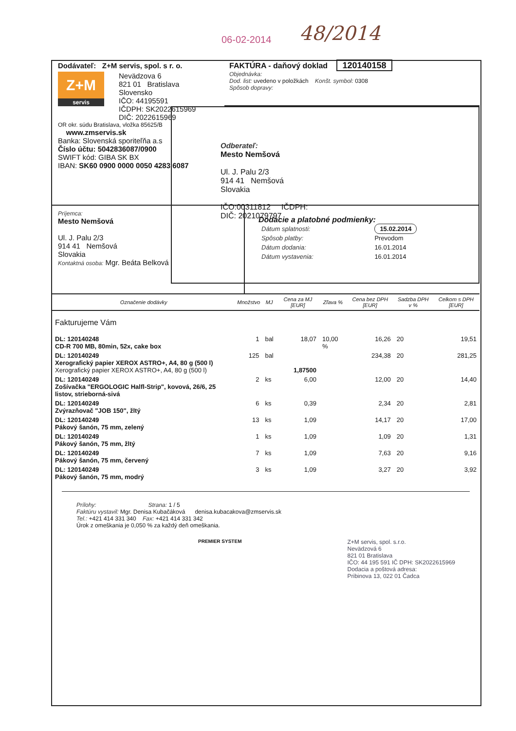06-02-2014 48/2014
Dodávateľ: Z+M servis, spol. s r. o.
Z+M
servis
Nevädzova 6
821 01 Bratislava
Slovensko
IČO: 44195591
IČDPH: SK2022615969
DIČ: 2022615969
OR okr. súdu Bratislava, vložka 85625/B
www.zmservis.sk
Banka: Slovenská sporiteľňa a.s
Číslo účtu: 5042836087/0900
SWIFT kód: GIBA SK BX
IBAN: SK60 0900 0000 0050 4283 6087
FAKTÚRA - daňový doklad 120140158
Objednávka:
Dod. list: uvedeno v položkách Konšt. symbol: 0308
Spôsob dopravy:
Odberateľ:
Mesto Nemšová
Ul. J. Palu 2/3
914 41 Nemšová
Slovakia
IČO:00311812 IČDPH:
DIČ: 2021079797
Príjemca:
Mesto Nemšová
Ul. J. Palu 2/3
914 41 Nemšová
Slovakia
Kontaktná osoba: Mgr. Beáta Belková
Dodacie a platobné podmienky:
| Dátum splatnosti: | 15.02.2014 |
| Spôsob platby: | Prevodom |
| Dátum dodania: | 16.01.2014 |
| Dátum vystavenia: | 16.01.2014 |
| Označenie dodávky | Množstvo | MJ | Cena za MJ [EUR] | Zľava % | Cena bez DPH [EUR] | Sadzba DPH v % | Celkom s DPH [EUR] |
| --- | --- | --- | --- | --- | --- | --- | --- |
| Fakturujeme Vám | | | | | | | |
| DL: 120140248 CD-R 700 MB, 80min, 52x, cake box | 1 | bal | 18,07 | 10,00 % | 16,26 | 20 | 19,51 |
| DL: 120140249 Xerografický papier XEROX ASTRO+, A4, 80 g (500 l) Xerografický papier XEROX ASTRO+, A4, 80 g (500 l) | 125 | bal | 1,87500 | | 234,38 | 20 | 281,25 |
| DL: 120140249 Zošívačka "ERGOLOGIC Halfl-Strip", kovová, 26/6, 25 listov, strieborná-sivá | 2 | ks | 6,00 | | 12,00 | 20 | 14,40 |
| DL: 120140249 Zvýrazňovač "JOB 150", žltý | 6 | ks | 0,39 | | 2,34 | 20 | 2,81 |
| DL: 120140249 Pákový šanón, 75 mm, zelený | 13 | ks | 1,09 | | 14,17 | 20 | 17,00 |
| DL: 120140249 Pákový šanón, 75 mm, žltý | 1 | ks | 1,09 | | 1,09 | 20 | 1,31 |
| DL: 120140249 Pákový šanón, 75 mm, červený | 7 | ks | 1,09 | | 7,63 | 20 | 9,16 |
| DL: 120140249 Pákový šanón, 75 mm, modrý | 3 | ks | 1,09 | | 3,27 | 20 | 3,92 |
Prílohy: Strana: 1 / 5
Faktúru vystavil: Mgr. Denisa Kubačáková denisa.kubacakova@zmservis.sk
Tel.: +421 414 331 340 Fax: +421 414 331 342
Úrok z omeškania je 0,050 % za každý deň omeškania.
PREMIER SYSTEM
Z+M servis, spol. s.r.o.
Nevädzová 6
821 01 Bratislava
IČO: 44 195 591 IČ DPH: SK2022615969
Dodacia a poštová adresa:
Pribinova 13, 022 01 Čadca